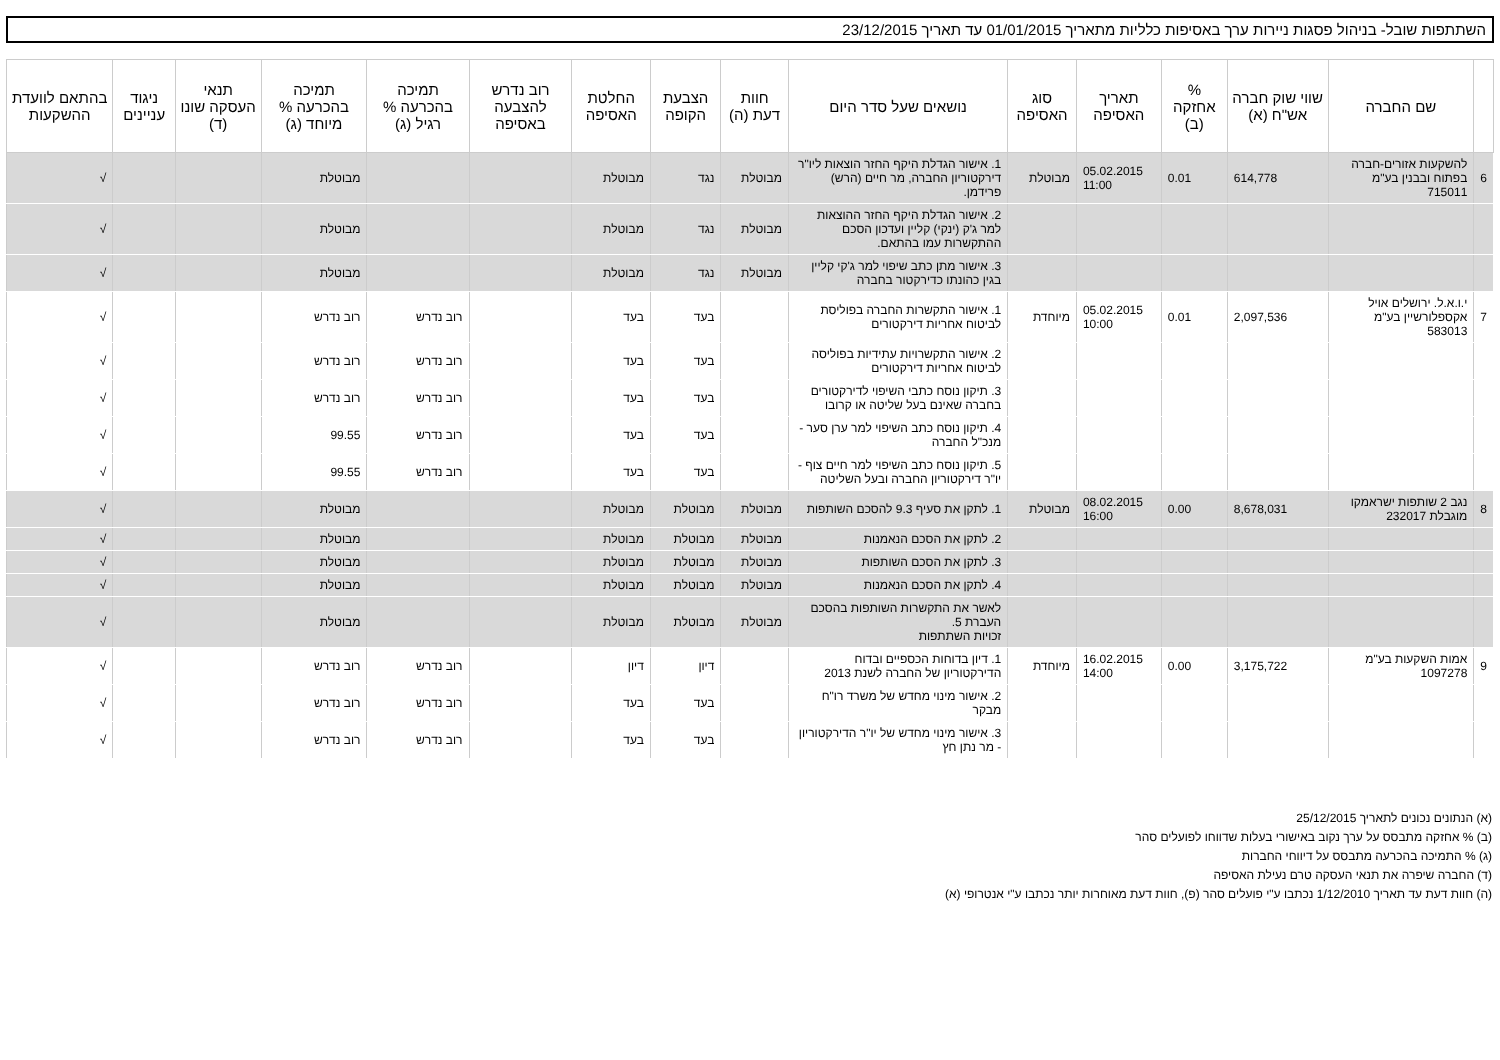השתתפות שובל- בניהול פסגות ניירות ערך באסיפות כלליות מתאריך 01/01/2015 עד תאריך 23/12/2015
| | שם החברה | שווי שוק חברה אש"ח (א) | % אחזקה (ב) | תאריך האסיפה | סוג האסיפה | נושאים שעל סדר היום | חוות דעת (ה) | הצבעת הקופה | החלטת האסיפה | רוב נדרש להצבעה באסיפה | תמיכה בהכרעה % רגיל (ג) | תמיכה בהכרעה % מיוחד (ג) | תנאי העסקה שונו (ד) | ניגוד עניינים | בהתאם לוועדת ההשקעות |
| --- | --- | --- | --- | --- | --- | --- | --- | --- | --- | --- | --- | --- | --- | --- | --- |
| 6 | להשקעות אזורים-חברה בפתוח ובבנין בע"מ 715011 | 614,778 | 0.01 | 05.02.2015 11:00 | מבוטלת | 1. אישור הגדלת היקף החזר הוצאות ליו"ר דירקטוריון החברה, מר חיים (הרש) פרידמן. | מבוטלת | נגד | מבוטלת | | | מבוטלת | | | √ |
| | | | | | | 2. אישור הגדלת היקף החזר ההוצאות למר ג'ק (ינקי) קליין ועדכון הסכם ההתקשרות עמו בהתאם. | מבוטלת | נגד | מבוטלת | | | מבוטלת | | | √ |
| | | | | | | 3. אישור מתן כתב שיפוי למר ג'קי קליין בגין כהונתו כדירקטור בחברה | מבוטלת | נגד | מבוטלת | | | מבוטלת | | | √ |
| 7 | י.ו.א.ל. ירושלים אויל אקספלורשיין בע"מ 583013 | 2,097,536 | 0.01 | 05.02.2015 10:00 | מיוחדת | 1. אישור התקשרות החברה בפוליסת לביטוח אחריות דירקטורים | | בעד | בעד | | רוב נדרש | רוב נדרש | | | √ |
| | | | | | | 2. אישור התקשרויות עתידיות בפוליסה לביטוח אחריות דירקטורים | | בעד | בעד | | רוב נדרש | רוב נדרש | | | √ |
| | | | | | | 3. תיקון נוסח כתבי השיפוי לדירקטורים בחברה שאינם בעל שליטה או קרובו | | בעד | בעד | | רוב נדרש | רוב נדרש | | | √ |
| | | | | | | 4. תיקון נוסח כתב השיפוי למר ערן סער - מנכ"ל החברה | | בעד | בעד | | רוב נדרש | 99.55 | | | √ |
| | | | | | | 5. תיקון נוסח כתב השיפוי למר חיים צוף - יו"ר דירקטוריון החברה ובעל השליטה | | בעד | בעד | | רוב נדרש | 99.55 | | | √ |
| 8 | נגב 2 שותפות ישראמקו מוגבלת 232017 | 8,678,031 | 0.00 | 08.02.2015 16:00 | מבוטלת | 1. לתקן את סעיף 9.3 להסכם השותפות | מבוטלת | מבוטלת | מבוטלת | | | מבוטלת | | | √ |
| | | | | | | 2. לתקן את הסכם הנאמנות | מבוטלת | מבוטלת | מבוטלת | | | מבוטלת | | | √ |
| | | | | | | 3. לתקן את הסכם השותפות | מבוטלת | מבוטלת | מבוטלת | | | מבוטלת | | | √ |
| | | | | | | 4. לתקן את הסכם הנאמנות | מבוטלת | מבוטלת | מבוטלת | | | מבוטלת | | | √ |
| | | | | | | לאשר את התקשרות השותפות בהסכם העברת 5. זכויות השתתפות | מבוטלת | מבוטלת | מבוטלת | | | מבוטלת | | | √ |
| 9 | אמות השקעות בע"מ 1097278 | 3,175,722 | 0.00 | 16.02.2015 14:00 | מיוחדת | 1. דיון בדוחות הכספיים ובדוח הדירקטוריון של החברה לשנת 2013 | | דיון | דיון | | רוב נדרש | רוב נדרש | | | √ |
| | | | | | | 2. אישור מינוי מחדש של משרד רו"ח מבקר | | בעד | בעד | | רוב נדרש | רוב נדרש | | | √ |
| | | | | | | 3. אישור מינוי מחדש של יו"ר הדירקטוריון - מר נתן חץ | | בעד | בעד | | רוב נדרש | רוב נדרש | | | √ |
(א) הנתונים נכונים לתאריך 25/12/2015
(ב) % אחזקה מתבסס על ערך נקוב באישורי בעלות שדווחו לפועלים סהר
(ג) % התמיכה בהכרעה מתבסס על דיווחי החברות
(ד) החברה שיפרה את תנאי העסקה טרם נעילת האסיפה
(ה) חוות דעת עד תאריך 1/12/2010 נכתבו ע"י פועלים סהר (פ), חוות דעת מאוחרות יותר נכתבו ע"י אנטרופי (א)